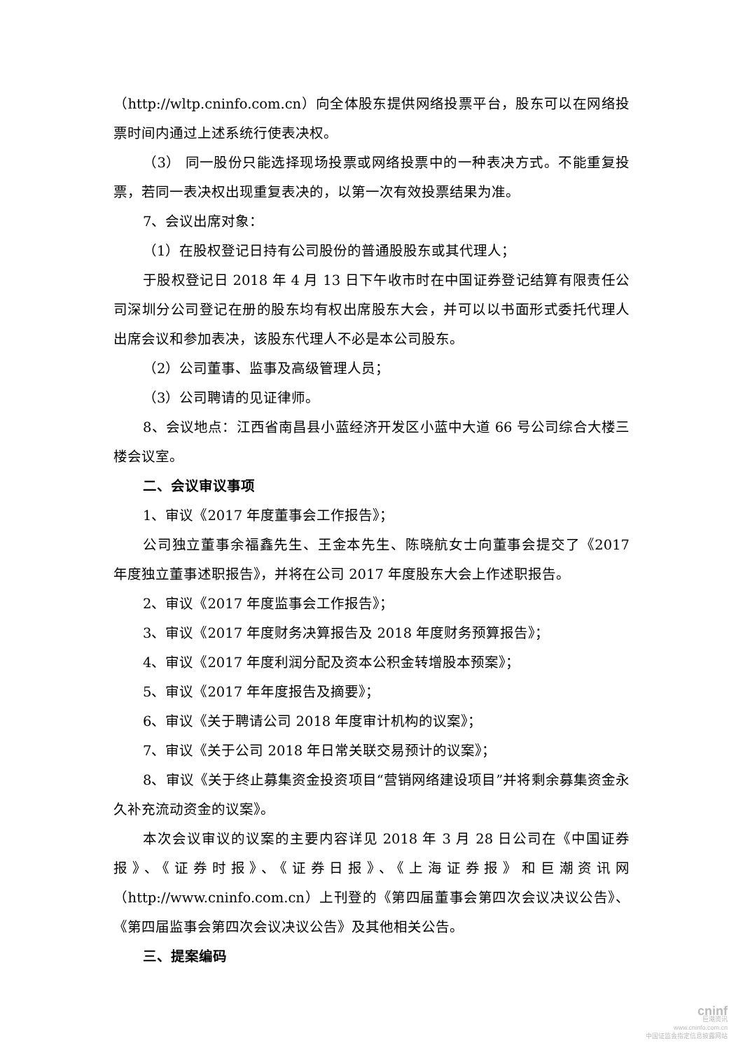（http://wltp.cninfo.com.cn）向全体股东提供网络投票平台，股东可以在网络投票时间内通过上述系统行使表决权。
（3） 同一股份只能选择现场投票或网络投票中的一种表决方式。不能重复投票，若同一表决权出现重复表决的，以第一次有效投票结果为准。
7、会议出席对象：
（1）在股权登记日持有公司股份的普通股股东或其代理人；
于股权登记日 2018 年 4 月 13 日下午收市时在中国证券登记结算有限责任公司深圳分公司登记在册的股东均有权出席股东大会，并可以以书面形式委托代理人出席会议和参加表决，该股东代理人不必是本公司股东。
（2）公司董事、监事及高级管理人员；
（3）公司聘请的见证律师。
8、会议地点：江西省南昌县小蓝经济开发区小蓝中大道 66 号公司综合大楼三楼会议室。
二、会议审议事项
1、审议《2017 年度董事会工作报告》；
公司独立董事余福鑫先生、王金本先生、陈晓航女士向董事会提交了《2017 年度独立董事述职报告》，并将在公司 2017 年度股东大会上作述职报告。
2、审议《2017 年度监事会工作报告》；
3、审议《2017 年度财务决算报告及 2018 年度财务预算报告》；
4、审议《2017 年度利润分配及资本公积金转增股本预案》；
5、审议《2017 年年度报告及摘要》；
6、审议《关于聘请公司 2018 年度审计机构的议案》；
7、审议《关于公司 2018 年日常关联交易预计的议案》；
8、审议《关于终止募集资金投资项目“营销网络建设项目”并将剩余募集资金永久补充流动资金的议案》。
本次会议审议的议案的主要内容详见 2018 年 3 月 28 日公司在《中国证券报》、《证券时报》、《证券日报》、《上海证券报》和巨潮资讯网（http://www.cninfo.com.cn）上刊登的《第四届董事会第四次会议决议公告》、《第四届监事会第四次会议决议公告》及其他相关公告。
三、提案编码
cninf
巨潮资讯
www.cninfo.com.cn
中国证监会指定信息披露网站